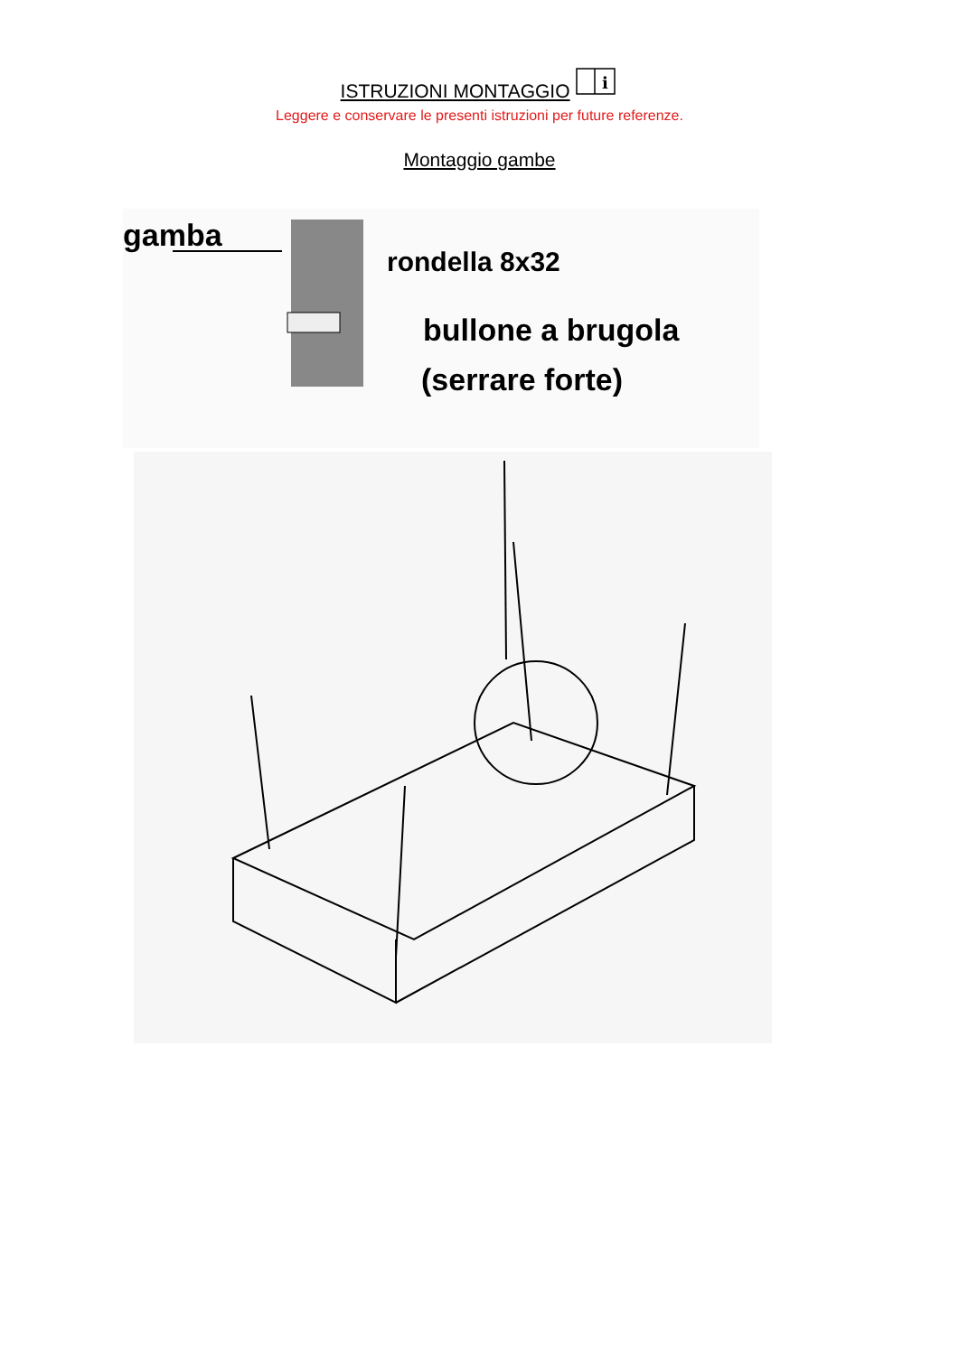ISTRUZIONI MONTAGGIO
i
Leggere e conservare le presenti istruzioni per future referenze.
Montaggio gambe
gamba
rondella 8x32
bullone a brugola
(serrare forte)